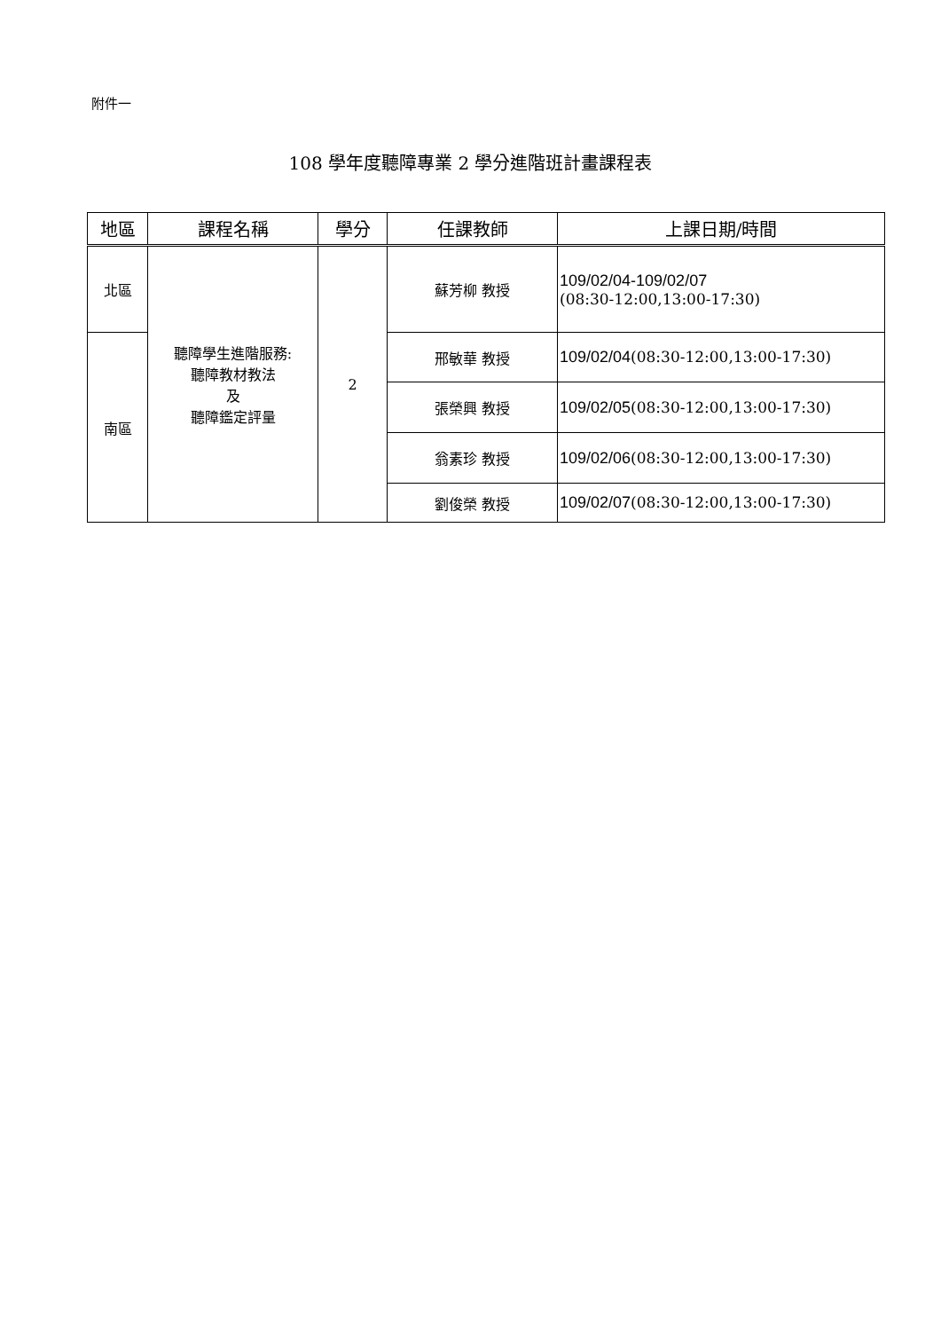附件一
108 學年度聽障專業 2 學分進階班計畫課程表
| 地區 | 課程名稱 | 學分 | 任課教師 | 上課日期/時間 |
| --- | --- | --- | --- | --- |
| 北區 | 聽障學生進階服務: 聽障教材教法 及 聽障鑑定評量 | 2 | 蘇芳柳 教授 | 109/02/04-109/02/07 (08:30-12:00,13:00-17:30) |
| 南區 | | | 邢敏華 教授 | 109/02/04 (08:30-12:00,13:00-17:30) |
| | | | 張榮興 教授 | 109/02/05 (08:30-12:00,13:00-17:30) |
| | | | 翁素珍 教授 | 109/02/06 (08:30-12:00,13:00-17:30) |
| | | | 劉俊榮 教授 | 109/02/07 (08:30-12:00,13:00-17:30) |